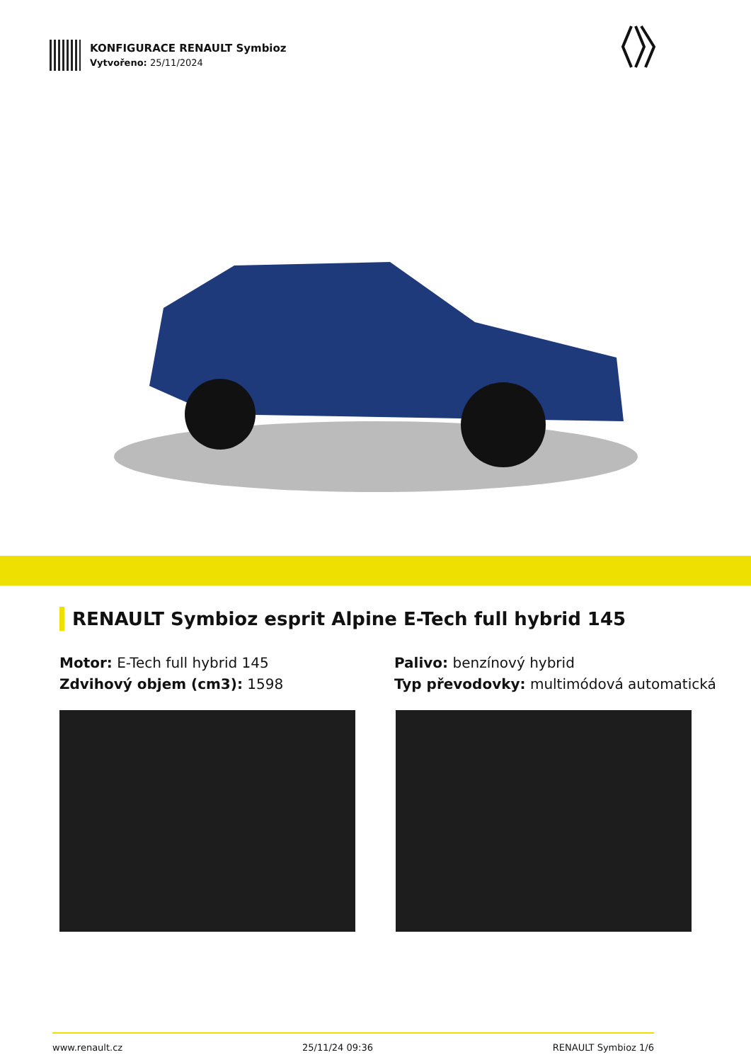KONFIGURACE RENAULT Symbioz
Vytvořeno: 25/11/2024
RENAULT Symbioz esprit Alpine E-Tech full hybrid 145
Motor: E-Tech full hybrid 145
Zdvihový objem (cm3): 1598
Palivo: benzínový hybrid
Typ převodovky: multimódová automatická
www.renault.cz 25/11/24 09:36 RENAULT Symbioz 1/6